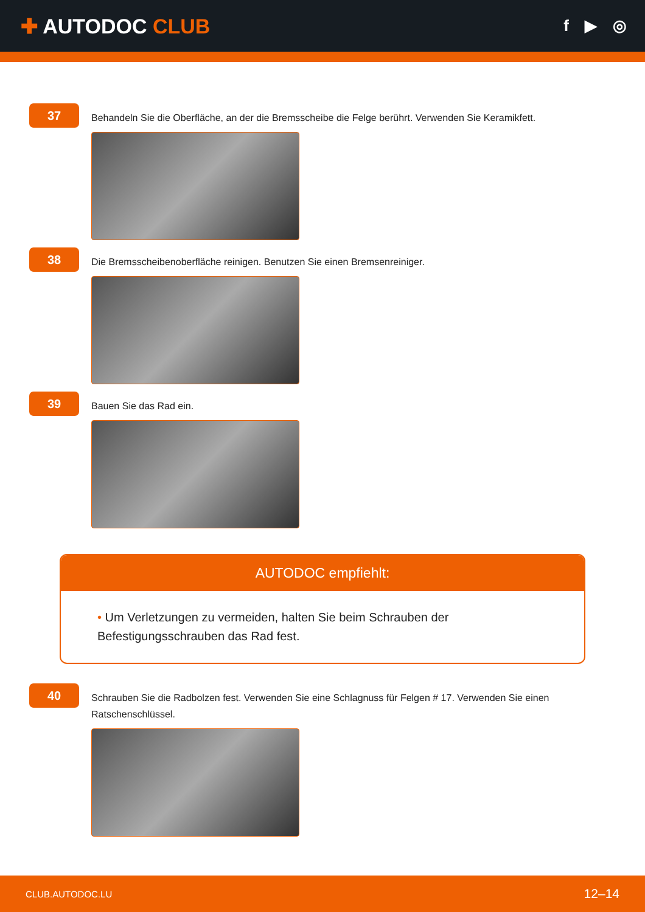✚ AUTODOC CLUB
f ▶ ◎
37
Behandeln Sie die Oberfläche, an der die Bremsscheibe die Felge berührt. Verwenden Sie Keramikfett.
38
Die Bremsscheibenoberfläche reinigen. Benutzen Sie einen Bremsenreiniger.
39
Bauen Sie das Rad ein.
AUTODOC empfiehlt:
• Um Verletzungen zu vermeiden, halten Sie beim Schrauben der Befestigungsschrauben das Rad fest.
40
Schrauben Sie die Radbolzen fest. Verwenden Sie eine Schlagnuss für Felgen # 17. Verwenden Sie einen Ratschenschlüssel.
CLUB.AUTODOC.LU 12–14